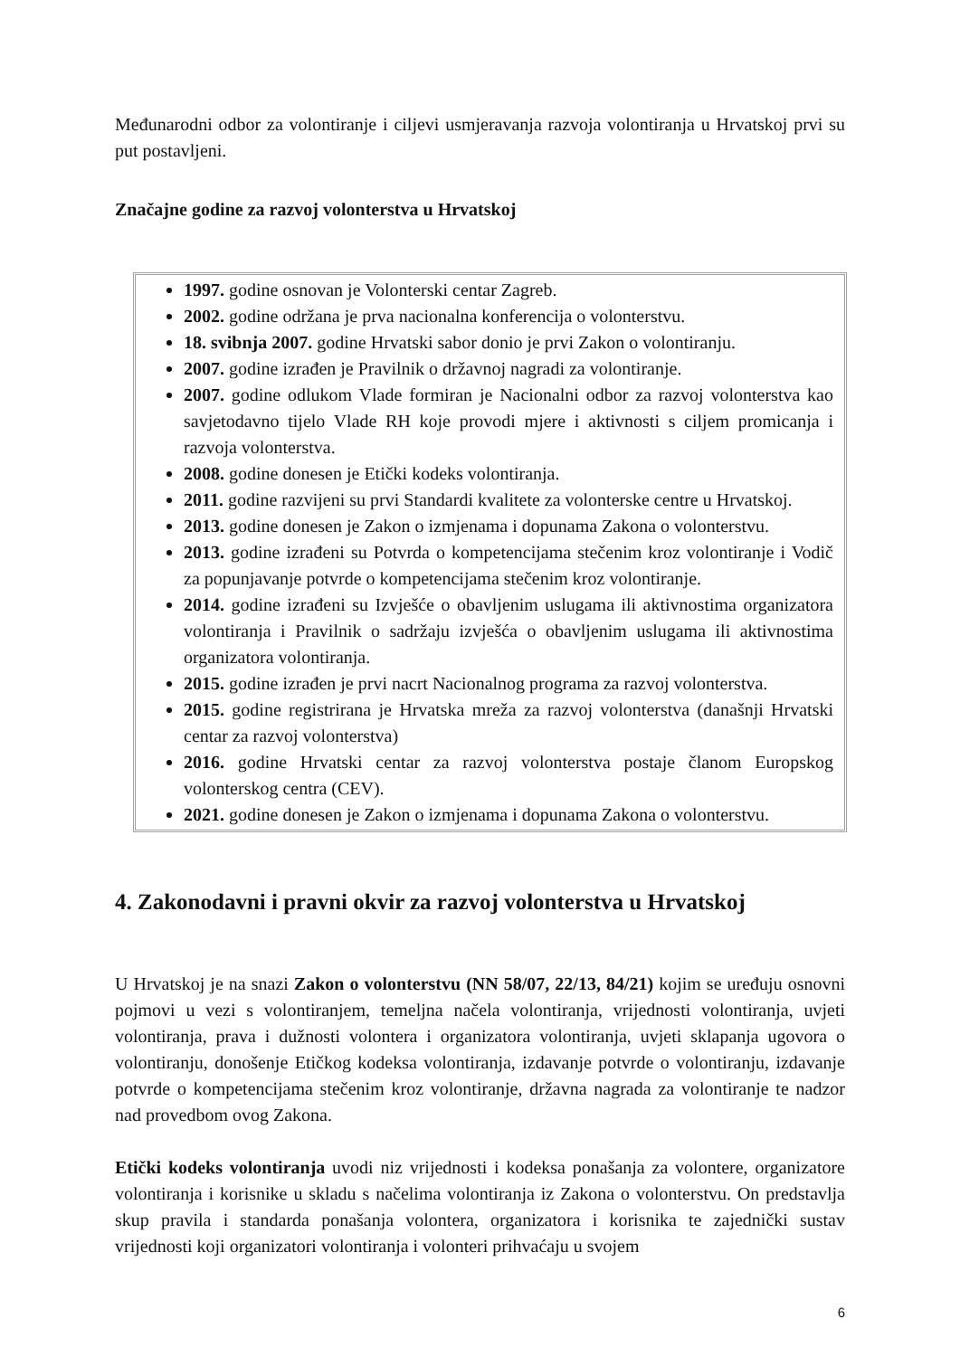Međunarodni odbor za volontiranje i ciljevi usmjeravanja razvoja volontiranja u Hrvatskoj prvi su put postavljeni.
Značajne godine za razvoj volonterstva u Hrvatskoj
1997. godine osnovan je Volonterski centar Zagreb.
2002. godine održana je prva nacionalna konferencija o volonterstvu.
18. svibnja 2007. godine Hrvatski sabor donio je prvi Zakon o volontiranju.
2007. godine izrađen je Pravilnik o državnoj nagradi za volontiranje.
2007. godine odlukom Vlade formiran je Nacionalni odbor za razvoj volonterstva kao savjetodavno tijelo Vlade RH koje provodi mjere i aktivnosti s ciljem promicanja i razvoja volonterstva.
2008. godine donesen je Etički kodeks volontiranja.
2011. godine razvijeni su prvi Standardi kvalitete za volonterske centre u Hrvatskoj.
2013. godine donesen je Zakon o izmjenama i dopunama Zakona o volonterstvu.
2013. godine izrađeni su Potvrda o kompetencijama stečenim kroz volontiranje i Vodič za popunjavanje potvrde o kompetencijama stečenim kroz volontiranje.
2014. godine izrađeni su Izvješće o obavljenim uslugama ili aktivnostima organizatora volontiranja i Pravilnik o sadržaju izvješća o obavljenim uslugama ili aktivnostima organizatora volontiranja.
2015. godine izrađen je prvi nacrt Nacionalnog programa za razvoj volonterstva.
2015. godine registrirana je Hrvatska mreža za razvoj volonterstva (današnji Hrvatski centar za razvoj volonterstva)
2016. godine Hrvatski centar za razvoj volonterstva postaje članom Europskog volonterskog centra (CEV).
2021. godine donesen je Zakon o izmjenama i dopunama Zakona o volonterstvu.
4. Zakonodavni i pravni okvir za razvoj volonterstva u Hrvatskoj
U Hrvatskoj je na snazi Zakon o volonterstvu (NN 58/07, 22/13, 84/21) kojim se uređuju osnovni pojmovi u vezi s volontiranjem, temeljna načela volontiranja, vrijednosti volontiranja, uvjeti volontiranja, prava i dužnosti volontera i organizatora volontiranja, uvjeti sklapanja ugovora o volontiranju, donošenje Etičkog kodeksa volontiranja, izdavanje potvrde o volontiranju, izdavanje potvrde o kompetencijama stečenim kroz volontiranje, državna nagrada za volontiranje te nadzor nad provedbom ovog Zakona.
Etički kodeks volontiranja uvodi niz vrijednosti i kodeksa ponašanja za volontere, organizatore volontiranja i korisnike u skladu s načelima volontiranja iz Zakona o volonterstvu. On predstavlja skup pravila i standarda ponašanja volontera, organizatora i korisnika te zajednički sustav vrijednosti koji organizatori volontiranja i volonteri prihvaćaju u svojem
6